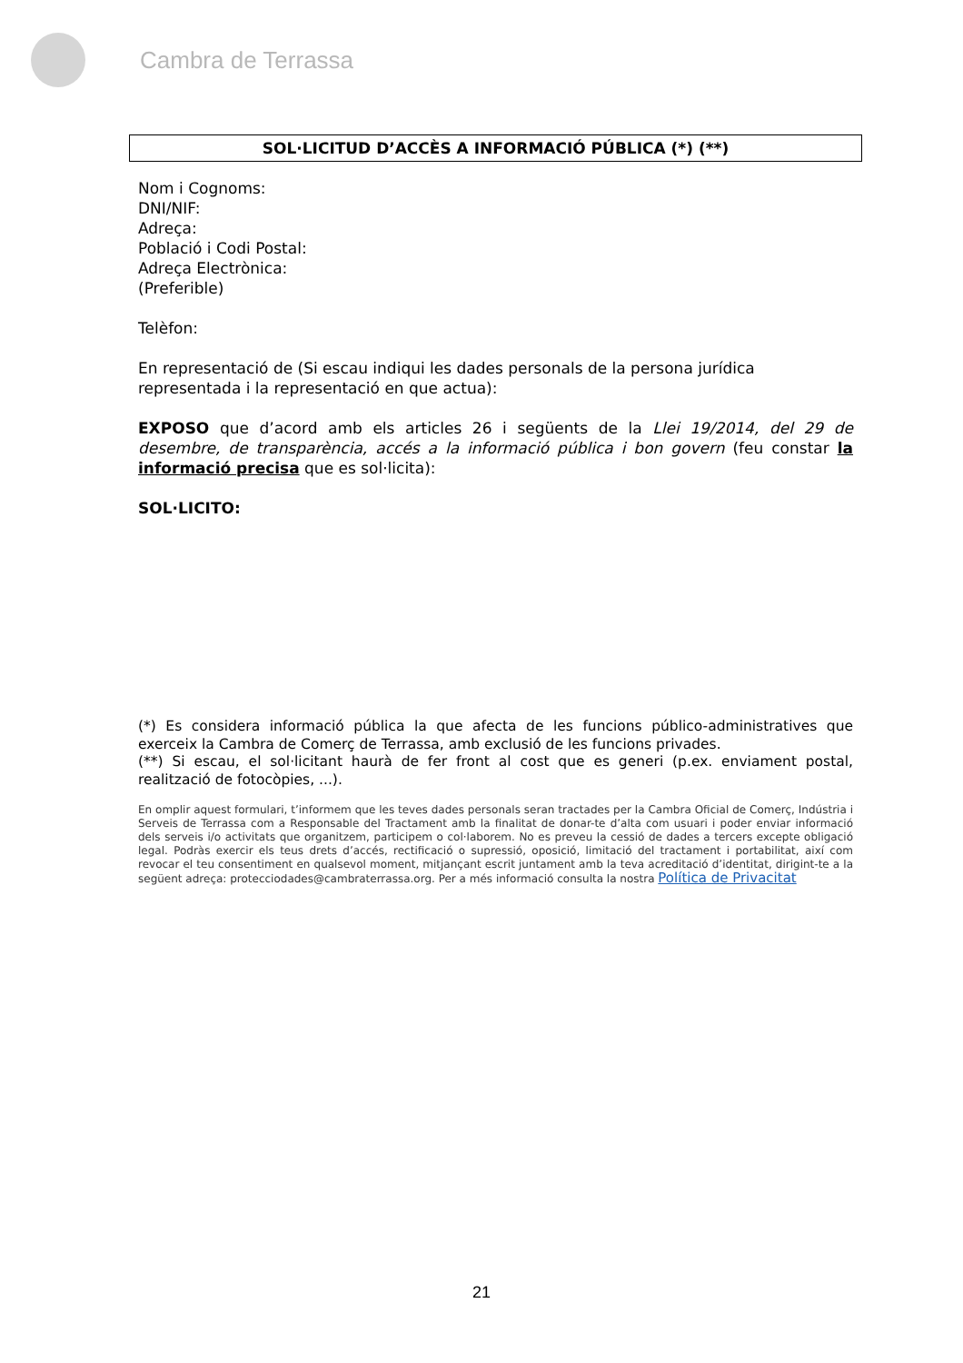Cambra de Terrassa
SOL·LICITUD D’ACCÈS A INFORMACIÓ PÚBLICA (*) (**)
Nom i Cognoms:
DNI/NIF:
Adreça:
Població i Codi Postal:
Adreça Electrònica:
(Preferible)
Telèfon:
En representació de (Si escau indiqui les dades personals de la persona jurídica representada i la representació en que actua):
EXPOSO que d’acord amb els articles 26 i següents de la Llei 19/2014, del 29 de desembre, de transparència, accés a la informació pública i bon govern (feu constar la informació precisa que es sol·licita):
SOL·LICITO:
(*) Es considera informació pública la que afecta de les funcions público-administratives que exerceix la Cambra de Comerç de Terrassa, amb exclusió de les funcions privades.
(**) Si escau, el sol·licitant haurà de fer front al cost que es generi (p.ex. enviament postal, realització de fotocòpies, ...).
En omplir aquest formulari, t’informem que les teves dades personals seran tractades per la Cambra Oficial de Comerç, Indústria i Serveis de Terrassa com a Responsable del Tractament amb la finalitat de donar-te d’alta com usuari i poder enviar informació dels serveis i/o activitats que organitzem, participem o col·laborem. No es preveu la cessió de dades a tercers excepte obligació legal. Podràs exercir els teus drets d’accés, rectificació o supressió, oposició, limitació del tractament i portabilitat, així com revocar el teu consentiment en qualsevol moment, mitjançant escrit juntament amb la teva acreditació d’identitat, dirigint-te a la següent adreça: protecciodades@cambraterrassa.org. Per a més informació consulta la nostra Política de Privacitat
21